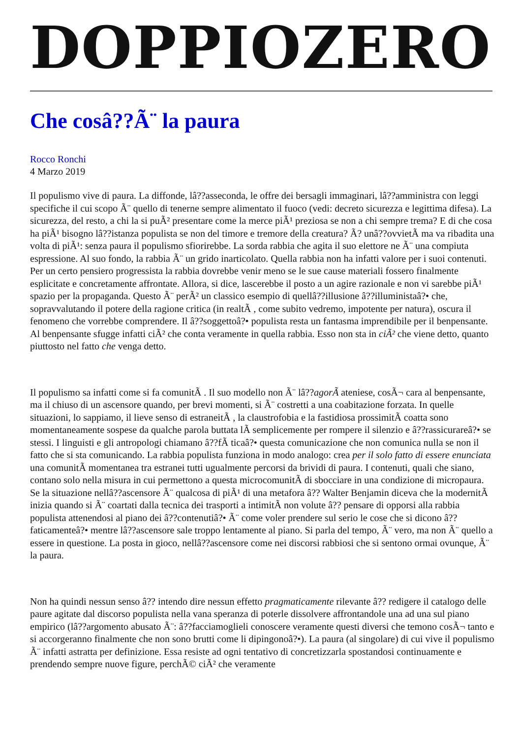DOPPIOZERO
Che cosâ??Ã¨ la paura
Rocco Ronchi
4 Marzo 2019
Il populismo vive di paura. La diffonde, lâ??asseconda, le offre dei bersagli immaginari, lâ??amministra con leggi specifiche il cui scopo Ã¨ quello di tenerne sempre alimentato il fuoco (vedi: decreto sicurezza e legittima difesa). La sicurezza, del resto, a chi la si puÃ² presentare come la merce piÃ¹ preziosa se non a chi sempre trema? E di che cosa ha piÃ¹ bisogno lâ??istanza populista se non del timore e tremore della creatura? Ã? unâ??ovvietÃ ma va ribadita una volta di piÃ¹: senza paura il populismo sfiorirebbe. La sorda rabbia che agita il suo elettore ne Ã¨ una compiuta espressione. Al suo fondo, la rabbia Ã¨ un grido inarticolato. Quella rabbia non ha infatti valore per i suoi contenuti. Per un certo pensiero progressista la rabbia dovrebbe venir meno se le sue cause materiali fossero finalmente esplicitate e concretamente affrontate. Allora, si dice, lascerebbe il posto a un agire razionale e non vi sarebbe piÃ¹ spazio per la propaganda. Questo Ã¨ perÃ² un classico esempio di quellâ??illusione â??illuministaâ?• che, sopravvalutando il potere della ragione critica (in realtÃ , come subito vedremo, impotente per natura), oscura il fenomeno che vorrebbe comprendere. Il â??soggettoâ?• populista resta un fantasma imprendibile per il benpensante. Al benpensante sfugge infatti ciÃ² che conta veramente in quella rabbia. Esso non sta in ciÃ² che viene detto, quanto piuttosto nel fatto che venga detto.
Il populismo sa infatti come si fa comunitÃ . Il suo modello non Ã¨ lâ??agorÃ ateniese, cosÃ¬ cara al benpensante, ma il chiuso di un ascensore quando, per brevi momenti, si Ã¨ costretti a una coabitazione forzata. In quelle situazioni, lo sappiamo, il lieve senso di estraneitÃ , la claustrofobia e la fastidiosa prossimitÃ coatta sono momentaneamente sospese da qualche parola buttata lÃ semplicemente per rompere il silenzio e â??rassicurareâ?• se stessi. I linguisti e gli antropologi chiamano â??fÃ ticaâ?• questa comunicazione che non comunica nulla se non il fatto che si sta comunicando. La rabbia populista funziona in modo analogo: crea per il solo fatto di essere enunciata una comunitÃ momentanea tra estranei tutti ugualmente percorsi da brividi di paura. I contenuti, quali che siano, contano solo nella misura in cui permettono a questa microcomunitÃ di sbocciare in una condizione di micropaura. Se la situazione nellâ??ascensore Ã¨ qualcosa di piÃ¹ di una metafora â?? Walter Benjamin diceva che la modernitÃ inizia quando si Ã¨ coartati dalla tecnica dei trasporti a intimitÃ non volute â?? pensare di opporsi alla rabbia populista attenendosi al piano dei â??contenutiâ?• Ã¨ come voler prendere sul serio le cose che si dicono â??faticamenteâ?• mentre lâ??ascensore sale troppo lentamente al piano. Si parla del tempo, Ã¨ vero, ma non Ã¨ quello a essere in questione. La posta in gioco, nellâ??ascensore come nei discorsi rabbiosi che si sentono ormai ovunque, Ã¨ la paura.
Non ha quindi nessun senso â?? intendo dire nessun effetto pragmaticamente rilevante â?? redigere il catalogo delle paure agitate dal discorso populista nella vana speranza di poterle dissolvere affrontandole una ad una sul piano empirico (lâ??argomento abusato Ã¨: â??facciamoglieli conoscere veramente questi diversi che temono cosÃ¬ tanto e si accorgeranno finalmente che non sono brutti come li dipingonoâ?•). La paura (al singolare) di cui vive il populismo Ã¨ infatti astratta per definizione. Essa resiste ad ogni tentativo di concretizzarla spostandosi continuamente e prendendo sempre nuove figure, perchÃ© ciÃ² che veramente